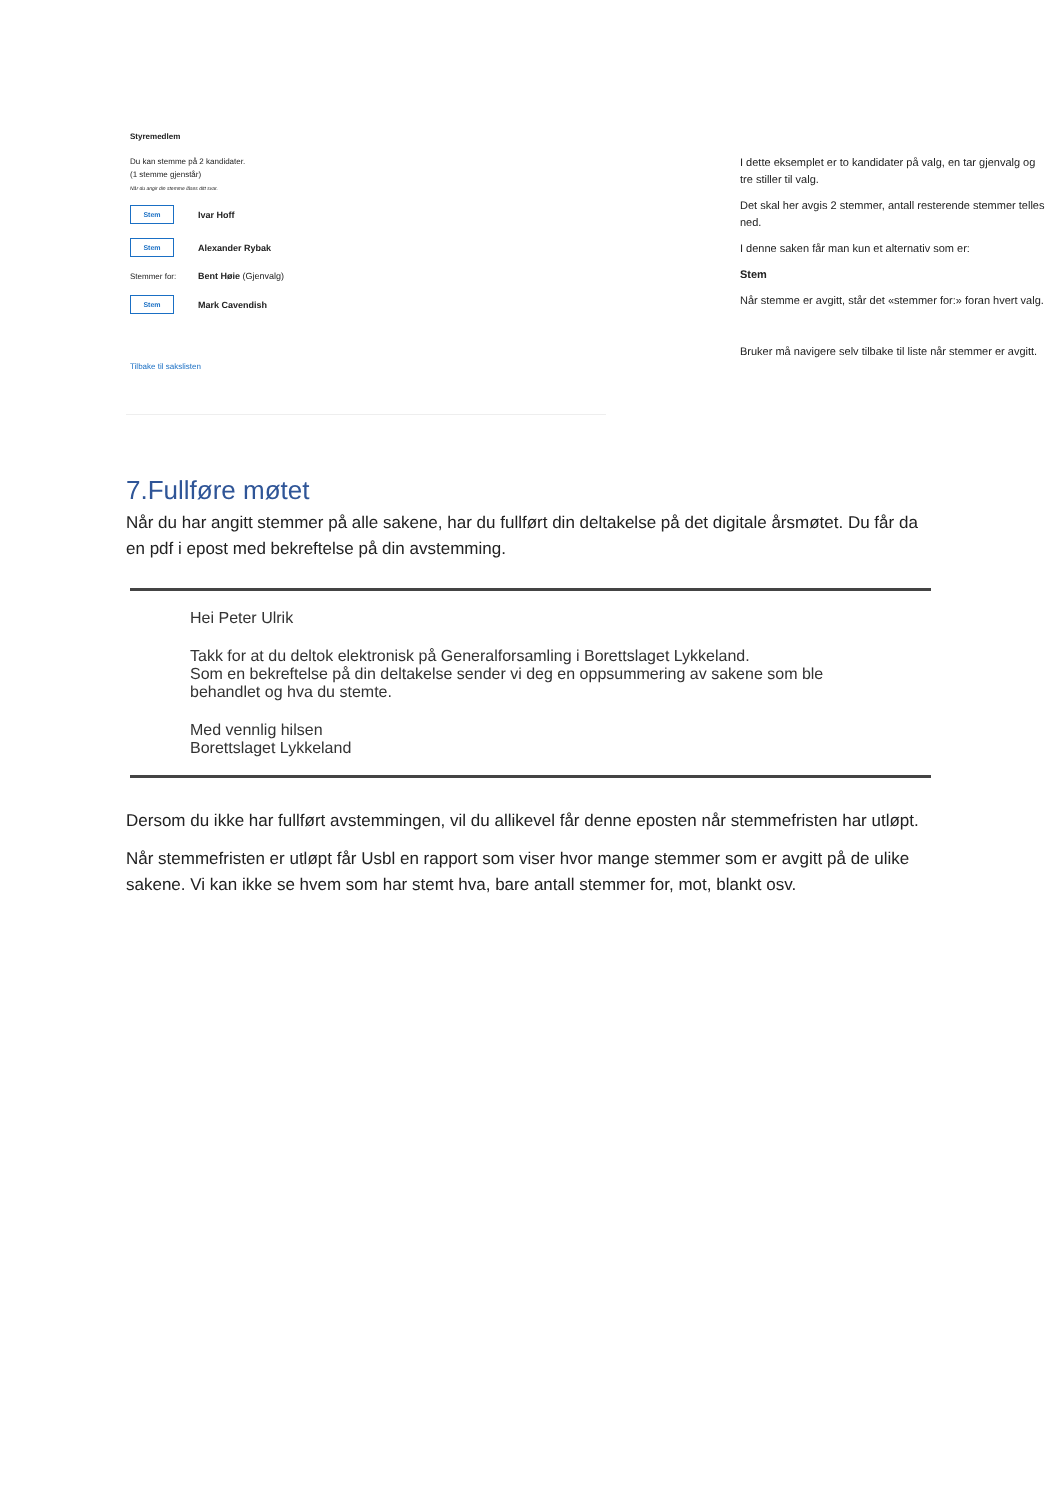Styremedlem
Du kan stemme på 2 kandidater.
(1 stemme gjenstår)
Når du angir din stemme låses ditt svar.
Stem Ivar Hoff
Stem Alexander Rybak
Stemmer for: Bent Høie (Gjenvalg)
Stem Mark Cavendish
Tilbake til sakslisten
I dette eksemplet er to kandidater på valg, en tar gjenvalg og tre stiller til valg.
Det skal her avgis 2 stemmer, antall resterende stemmer telles ned.
I denne saken får man kun et alternativ som er:
Stem
Når stemme er avgitt, står det «stemmer for:» foran hvert valg.
Bruker må navigere selv tilbake til liste når stemmer er avgitt.
7.Fullføre møtet
Når du har angitt stemmer på alle sakene, har du fullført din deltakelse på det digitale årsmøtet. Du får da en pdf i epost med bekreftelse på din avstemming.
Hei Peter Ulrik
Takk for at du deltok elektronisk på Generalforsamling i Borettslaget Lykkeland.
Som en bekreftelse på din deltakelse sender vi deg en oppsummering av sakene som ble behandlet og hva du stemte.
Med vennlig hilsen
Borettslaget Lykkeland
Dersom du ikke har fullført avstemmingen, vil du allikevel får denne eposten når stemmefristen har utløpt.
Når stemmefristen er utløpt får Usbl en rapport som viser hvor mange stemmer som er avgitt på de ulike sakene. Vi kan ikke se hvem som har stemt hva, bare antall stemmer for, mot, blankt osv.